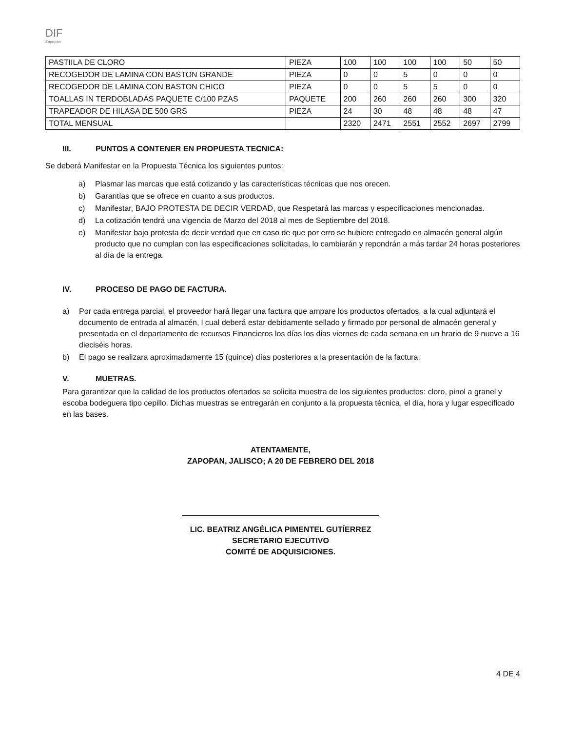DIF
Zapopan
| PASTIILA DE CLORO | PIEZA | 100 | 100 | 100 | 100 | 50 | 50 |
| RECOGEDOR DE LAMINA CON BASTON GRANDE | PIEZA | 0 | 0 | 5 | 0 | 0 | 0 |
| RECOGEDOR DE LAMINA CON BASTON CHICO | PIEZA | 0 | 0 | 5 | 5 | 0 | 0 |
| TOALLAS IN TERDOBLADAS PAQUETE C/100 PZAS | PAQUETE | 200 | 260 | 260 | 260 | 300 | 320 |
| TRAPEADOR DE HILASA DE 500 GRS | PIEZA | 24 | 30 | 48 | 48 | 48 | 47 |
| TOTAL MENSUAL | | 2320 | 2471 | 2551 | 2552 | 2697 | 2799 |
III. PUNTOS A CONTENER EN PROPUESTA TECNICA:
Se deberá Manifestar en la Propuesta Técnica los siguientes puntos:
a) Plasmar las marcas que está cotizando y las características técnicas que nos orecen.
b) Garantías que se ofrece en cuanto a sus productos.
c) Manifestar, BAJO PROTESTA DE DECIR VERDAD, que Respetará las marcas y especificaciones mencionadas.
d) La cotización tendrá una vigencia de Marzo del 2018 al mes de Septiembre del 2018.
e) Manifestar bajo protesta de decir verdad que en caso de que por erro se hubiere entregado en almacén general algún producto que no cumplan con las especificaciones solicitadas, lo cambiarán y repondrán a más tardar 24 horas posteriores al día de la entrega.
IV. PROCESO DE PAGO DE FACTURA.
a) Por cada entrega parcial, el proveedor hará llegar una factura que ampare los productos ofertados, a la cual adjuntará el documento de entrada al almacén, l cual deberá estar debidamente sellado y firmado por personal de almacén general y presentada en el departamento de recursos Financieros los días los dias viernes de cada semana en un hrario de 9 nueve a 16 dieciséis horas.
b) El pago se realizara aproximadamente 15 (quince) días posteriores a la presentación de la factura.
V. MUETRAS.
Para garantizar que la calidad de los productos ofertados se solicita muestra de los siguientes productos: cloro, pinol a granel y escoba bodeguera tipo cepillo. Dichas muestras se entregarán en conjunto a la propuesta técnica, el día, hora y lugar especificado en las bases.
ATENTAMENTE,
ZAPOPAN, JALISCO; A 20 DE FEBRERO DEL 2018
LIC. BEATRIZ ANGÉLICA PIMENTEL GUTÍERREZ
SECRETARIO EJECUTIVO
COMITÉ DE ADQUISICIONES.
4 DE 4